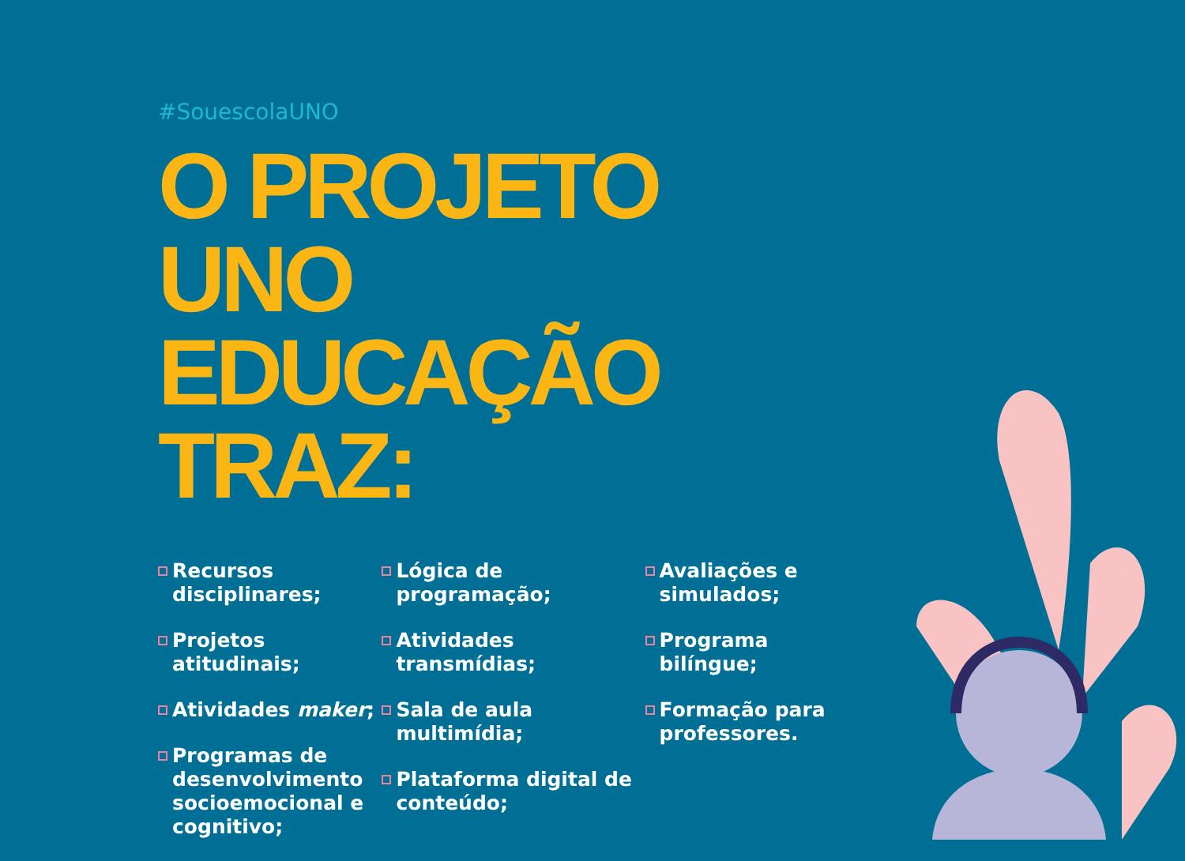#SouescolaUNO
O PROJETO
UNO EDUCAÇÃO TRAZ:
Recursos disciplinares;
Projetos atitudinais;
Atividades maker;
Programas de desenvolvimento socioemocional e cognitivo;
Lógica de programação;
Atividades transmídias;
Sala de aula multimídia;
Plataforma digital de conteúdo;
Avaliações e simulados;
Programa bilíngue;
Formação para professores.